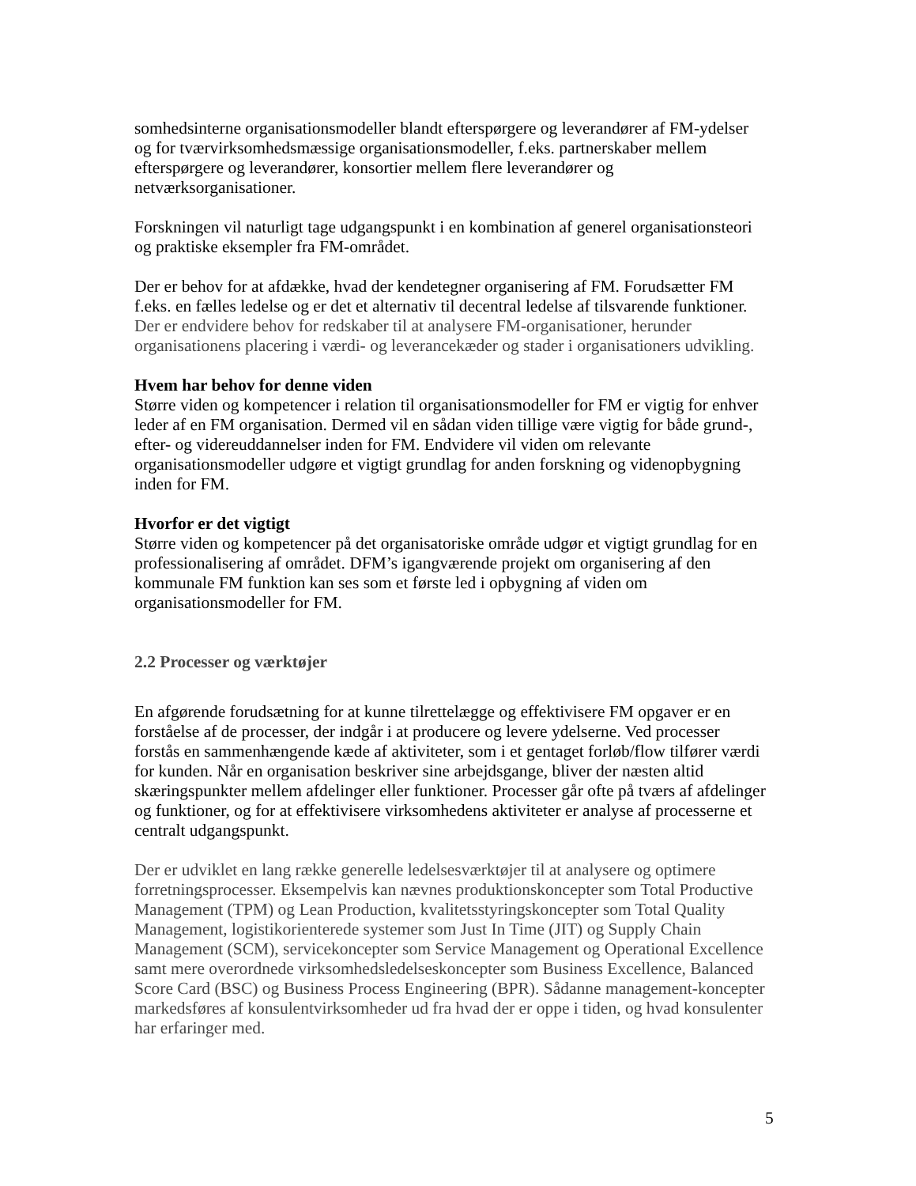somhedsinterne organisationsmodeller blandt efterspørgere og leverandører af FM-ydelser og for tværvirksomhedsmæssige organisationsmodeller, f.eks. partnerskaber mellem efterspørgere og leverandører, konsortier mellem flere leverandører og netværksorganisationer.
Forskningen vil naturligt tage udgangspunkt i en kombination af generel organisationsteori og praktiske eksempler fra FM-området.
Der er behov for at afdække, hvad der kendetegner organisering af FM. Forudsætter FM f.eks. en fælles ledelse og er det et alternativ til decentral ledelse af tilsvarende funktioner. Der er endvidere behov for redskaber til at analysere FM-organisationer, herunder organisationens placering i værdi- og leverancekæder og stader i organisationers udvikling.
Hvem har behov for denne viden
Større viden og kompetencer i relation til organisationsmodeller for FM er vigtig for enhver leder af en FM organisation. Dermed vil en sådan viden tillige være vigtig for både grund-, efter- og videreuddannelser inden for FM. Endvidere vil viden om relevante organisationsmodeller udgøre et vigtigt grundlag for anden forskning og videnopbygning inden for FM.
Hvorfor er det vigtigt
Større viden og kompetencer på det organisatoriske område udgør et vigtigt grundlag for en professionalisering af området. DFM’s igangværende projekt om organisering af den kommunale FM funktion kan ses som et første led i opbygning af viden om organisationsmodeller for FM.
2.2 Processer og værktøjer
En afgørende forudsætning for at kunne tilrettelægge og effektivisere FM opgaver er en forståelse af de processer, der indgår i at producere og levere ydelserne. Ved processer forstås en sammenhængende kæde af aktiviteter, som i et gentaget forløb/flow tilfører værdi for kunden. Når en organisation beskriver sine arbejdsgange, bliver der næsten altid skæringspunkter mellem afdelinger eller funktioner. Processer går ofte på tværs af afdelinger og funktioner, og for at effektivisere virksomhedens aktiviteter er analyse af processerne et centralt udgangspunkt.
Der er udviklet en lang række generelle ledelsesværktøjer til at analysere og optimere forretningsprocesser. Eksempelvis kan nævnes produktionskoncepter som Total Productive Management (TPM) og Lean Production, kvalitetsstyringskoncepter som Total Quality Management, logistikorienterede systemer som Just In Time (JIT) og Supply Chain Management (SCM), servicekoncepter som Service Management og Operational Excellence samt mere overordnede virksomhedsledelseskoncepter som Business Excellence, Balanced Score Card (BSC) og Business Process Engineering (BPR). Sådanne management-koncepter markedsføres af konsulentvirksomheder ud fra hvad der er oppe i tiden, og hvad konsulenter har erfaringer med.
5